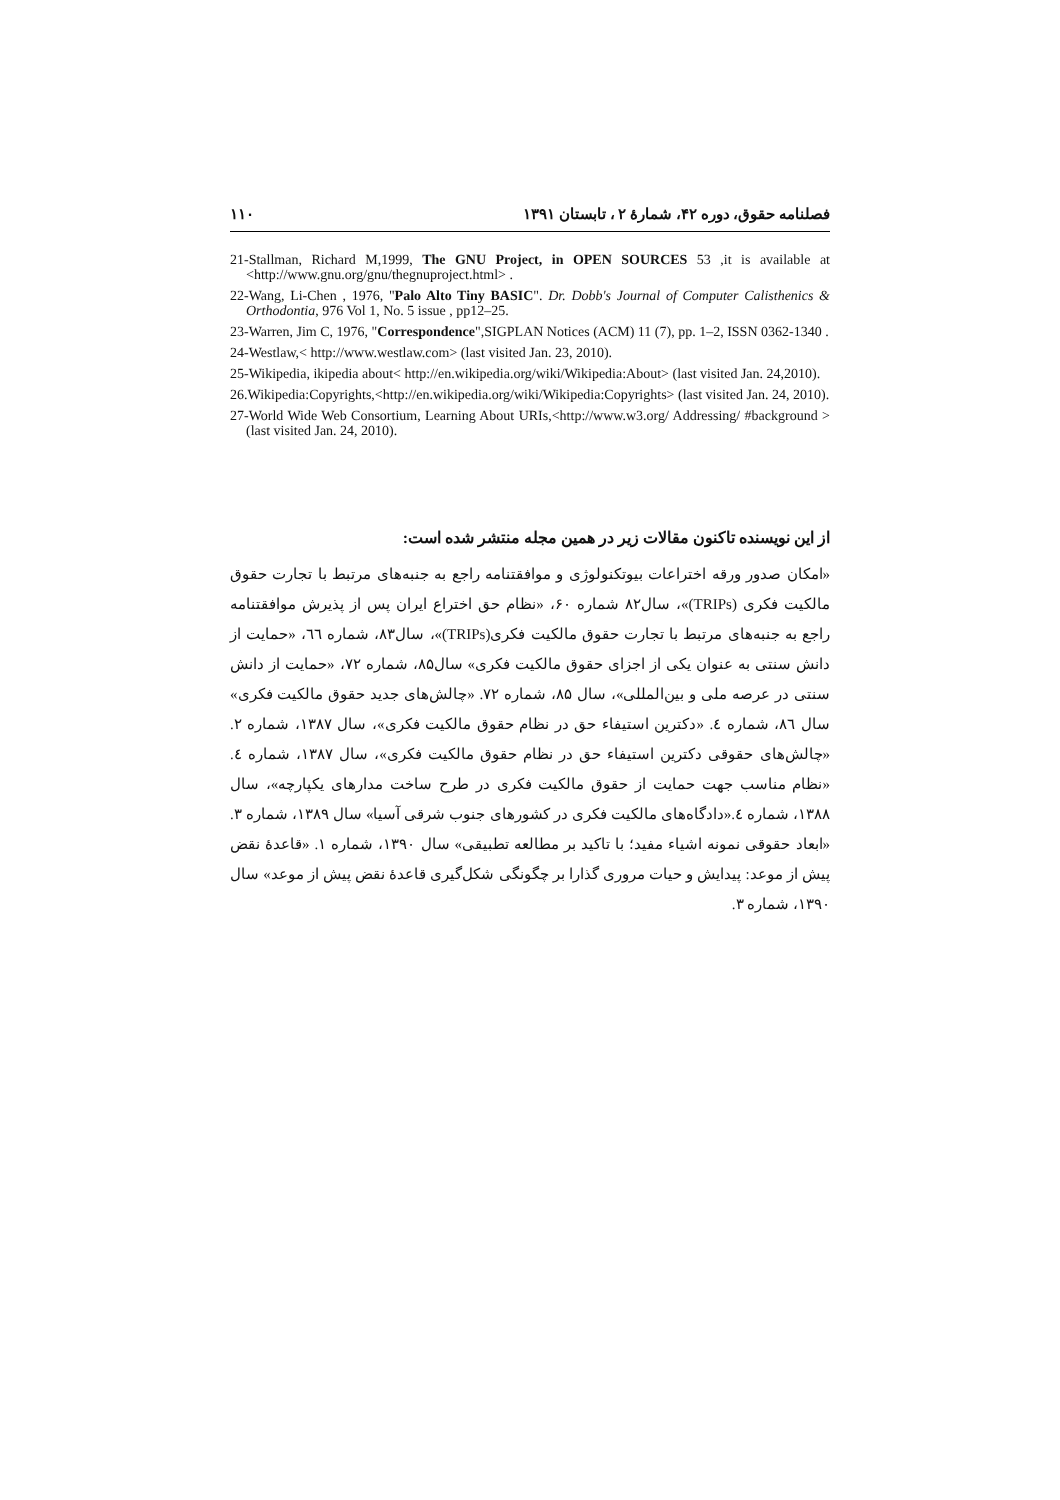فصلنامه حقوق، دوره ۴۲، شمارهٔ ۲ ، تابستان ۱۳۹۱ ۱۱۰
21-Stallman, Richard M,1999, The GNU Project, in OPEN SOURCES 53 ,it is available at <http://www.gnu.org/gnu/thegnuproject.html> .
22-Wang, Li-Chen , 1976, "Palo Alto Tiny BASIC". Dr. Dobb's Journal of Computer Calisthenics & Orthodontia, 976 Vol 1, No. 5 issue , pp12–25.
23-Warren, Jim C, 1976, "Correspondence",SIGPLAN Notices (ACM) 11 (7), pp. 1–2, ISSN 0362-1340 .
24-Westlaw,< http://www.westlaw.com> (last visited Jan. 23, 2010).
25-Wikipedia, ikipedia about< http://en.wikipedia.org/wiki/Wikipedia:About> (last visited Jan. 24,2010).
26.Wikipedia:Copyrights,<http://en.wikipedia.org/wiki/Wikipedia:Copyrights> (last visited Jan. 24, 2010).
27-World Wide Web Consortium, Learning About URIs,<http://www.w3.org/ Addressing/ #background >(last visited Jan. 24, 2010).
از این نویسنده تاکنون مقالات زیر در همین مجله منتشر شده است:
«امکان صدور ورقه اختراعات بیوتکنولوژی و موافقتنامه راجع به جنبه‌های مرتبط با تجارت حقوق مالکیت فکری (TRIPs)»، سال۸۲ شماره ۶۰، «نظام حق اختراع ایران پس از پذیرش موافقتنامه راجع به جنبه‌های مرتبط با تجارت حقوق مالکیت فکری(TRIPs)»، سال۸۳، شماره ٦٦، «حمایت از دانش سنتی به عنوان یکی از اجزای حقوق مالکیت فکری» سال۸۵، شماره ۷۲، «حمایت از دانش سنتی در عرصه ملی و بین‌المللی»، سال ۸۵، شماره ۷۲. «چالش‌های جدید حقوق مالکیت فکری» سال ۸٦، شماره ٤. «دکترین استیفاء حق در نظام حقوق مالکیت فکری»، سال ۱۳۸۷، شماره ۲. «چالش‌های حقوقی دکترین استیفاء حق در نظام حقوق مالکیت فکری»، سال ۱۳۸۷، شماره ٤. «نظام مناسب جهت حمایت از حقوق مالکیت فکری در طرح ساخت مدارهای یکپارچه»، سال ۱۳۸۸، شماره ٤.«دادگاه‌های مالکیت فکری در کشورهای جنوب شرقی آسیا» سال ۱۳۸۹، شماره ۳. «ابعاد حقوقی نمونه اشیاء مفید؛ با تاکید بر مطالعه تطبیقی» سال ۱۳۹۰، شماره ۱. «قاعدهٔ نقض پیش از موعد: پیدایش و حیات مروری گذارا بر چگونگی شکل‌گیری قاعدهٔ نقض پیش از موعد» سال ۱۳۹۰، شماره ۳.